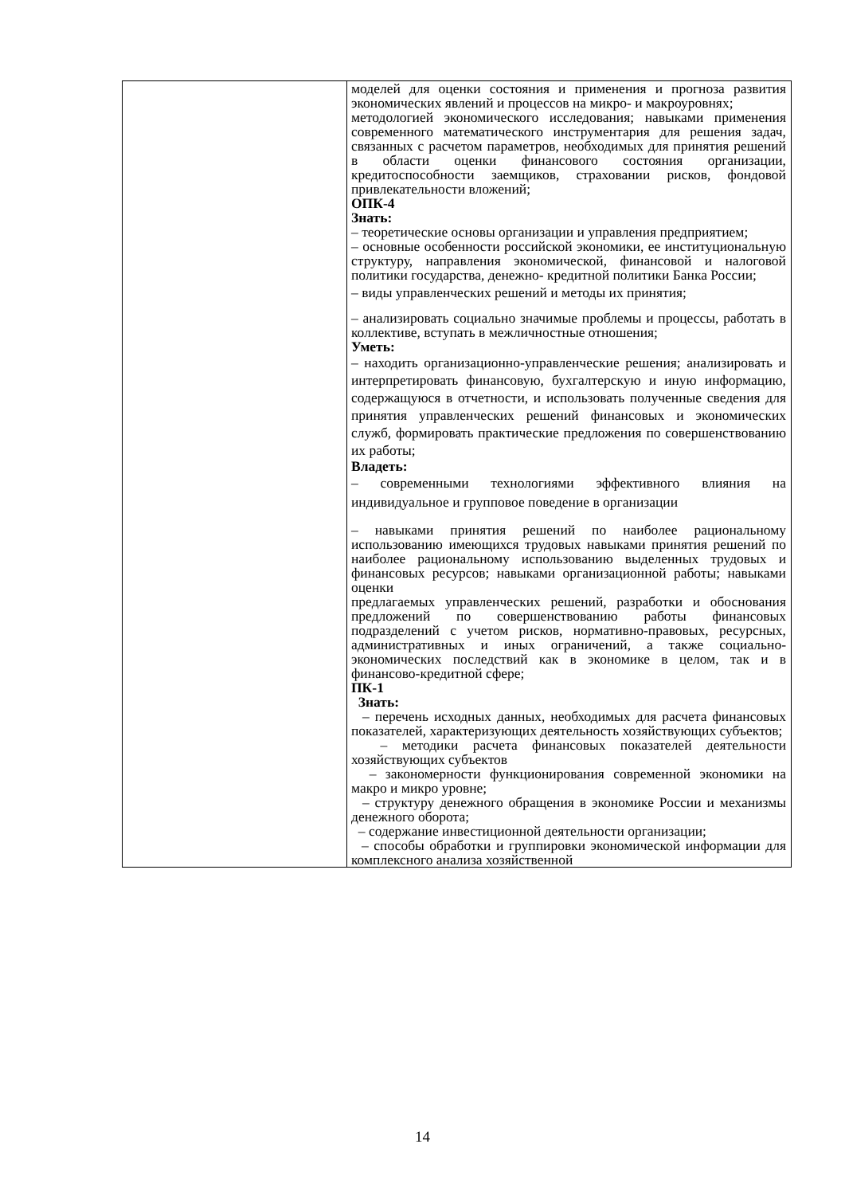| | моделей для оценки состояния и применения и прогноза развития экономических явлений и процессов на микро- и макроуровнях; методологией экономического исследования; навыками применения современного математического инструментария для решения задач, связанных с расчетом параметров, необходимых для принятия решений в области оценки финансового состояния организации, кредитоспособности заемщиков, страховании рисков, фондовой привлекательности вложений; ОПК-4 Знать: – теоретические основы организации и управления предприятием; – основные особенности российской экономики, ее институциональную структуру, направления экономической, финансовой и налоговой политики государства, денежно- кредитной политики Банка России; – виды управленческих решений и методы их принятия; – анализировать социально значимые проблемы и процессы, работать в коллективе, вступать в межличностные отношения; Уметь: – находить организационно-управленческие решения; анализировать и интерпретировать финансовую, бухгалтерскую и иную информацию, содержащуюся в отчетности, и использовать полученные сведения для принятия управленческих решений финансовых и экономических служб, формировать практические предложения по совершенствованию их работы; Владеть: – современными технологиями эффективного влияния на индивидуальное и групповое поведение в организации – навыками принятия решений по наиболее рациональному использованию имеющихся трудовых навыками принятия решений по наиболее рациональному использованию выделенных трудовых и финансовых ресурсов; навыками организационной работы; навыками оценки предлагаемых управленческих решений, разработки и обоснования предложений по совершенствованию работы финансовых подразделений с учетом рисков, нормативно-правовых, ресурсных, административных и иных ограничений, а также социально-экономических последствий как в экономике в целом, так и в финансово-кредитной сфере; ПК-1 Знать: – перечень исходных данных, необходимых для расчета финансовых показателей, характеризующих деятельность хозяйствующих субъектов; – методики расчета финансовых показателей деятельности хозяйствующих субъектов – закономерности функционирования современной экономики на макро и микро уровне; – структуру денежного обращения в экономике России и механизмы денежного оборота; – содержание инвестиционной деятельности организации; – способы обработки и группировки экономической информации для комплексного анализа хозяйственной |
14